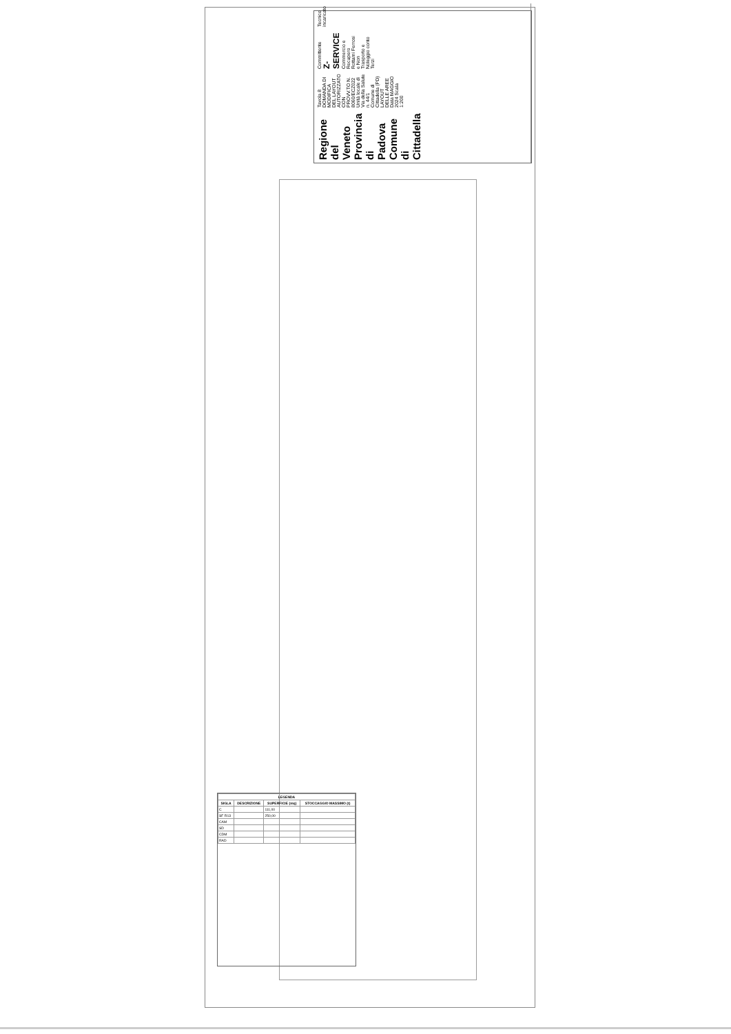Regione del Veneto
Provincia di Padova
Comune di Cittadella
Tavola 8
DOMANDA DI MODIFICA DEL LAYOUT AUTORIZZATO CON PROVV.TO N. 8060/ECZ022
Unità locale di Via della Salute n. 44/1 Comune di Cittadella (PD)
LAYOUT DELLE AREE
Data MAGGIO 2024 Scala 1:200
Committente
Z-SERVICE
Commercio e Recupero Rottami Ferrosi e Non
Trasporto e Noleggio conto Terzi
Tecnico incaricato
| LEGENDA | | | |
| --- | --- | --- | --- |
| SIGLA | DESCRIZIONE | SUPERFICIE (mq) | STOCCAGGIO MASSIMO (t) |
| C | | 111,00 | |
| SF R13 | | 250,00 | |
| CAM | | | |
| SD | | | |
| CDM | | | |
| RAD | | | |